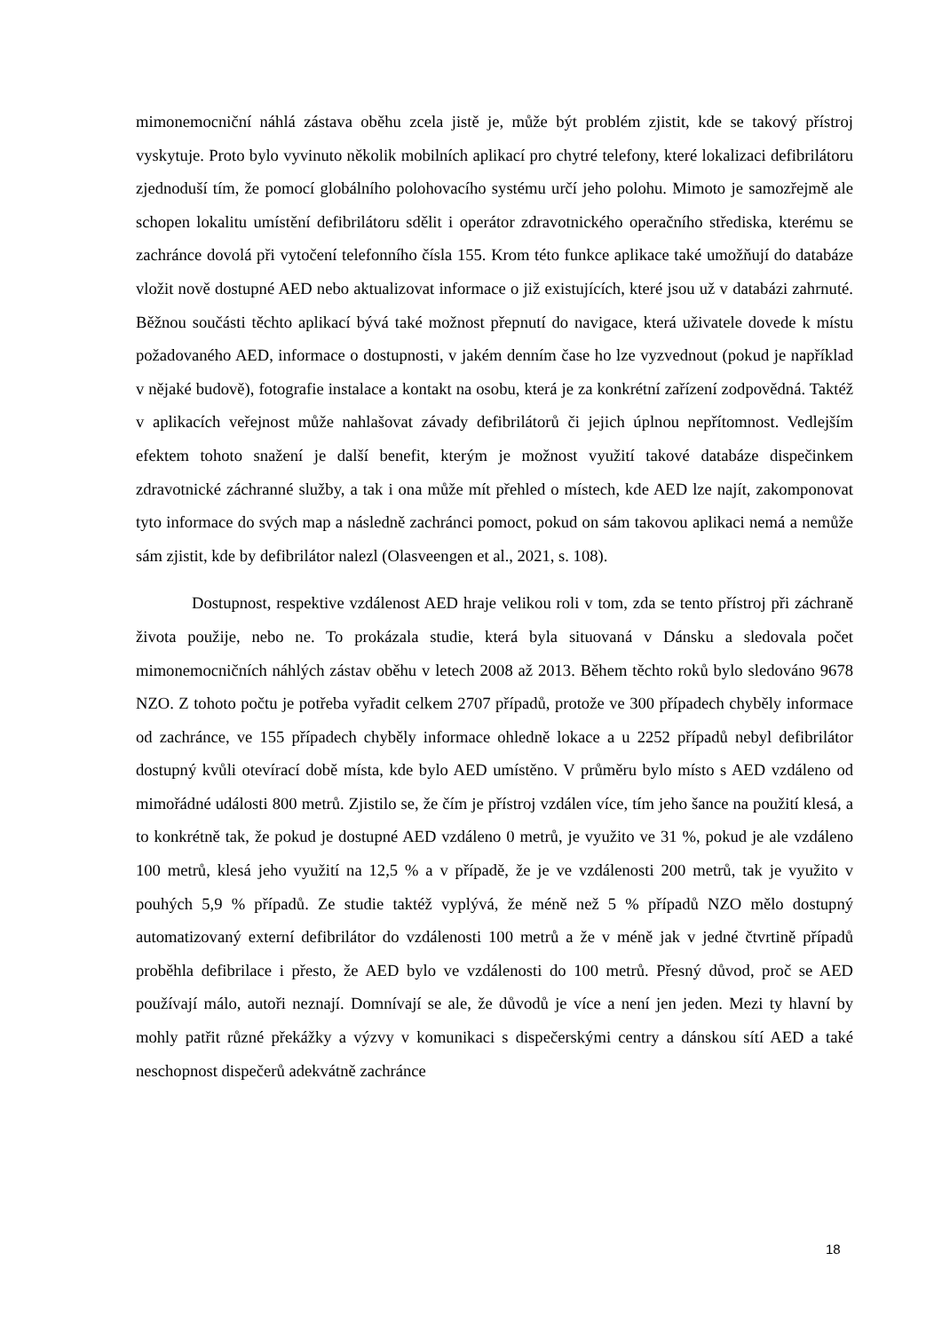mimonemocniční náhlá zástava oběhu zcela jistě je, může být problém zjistit, kde se takový přístroj vyskytuje. Proto bylo vyvinuto několik mobilních aplikací pro chytré telefony, které lokalizaci defibrilátoru zjednoduší tím, že pomocí globálního polohovacího systému určí jeho polohu. Mimoto je samozřejmě ale schopen lokalitu umístění defibrilátoru sdělit i operátor zdravotnického operačního střediska, kterému se zachránce dovolá při vytočení telefonního čísla 155. Krom této funkce aplikace také umožňují do databáze vložit nově dostupné AED nebo aktualizovat informace o již existujících, které jsou už v databázi zahrnuté. Běžnou součásti těchto aplikací bývá také možnost přepnutí do navigace, která uživatele dovede k místu požadovaného AED, informace o dostupnosti, v jakém denním čase ho lze vyzvednout (pokud je například v nějaké budově), fotografie instalace a kontakt na osobu, která je za konkrétní zařízení zodpovědná. Taktéž v aplikacích veřejnost může nahlašovat závady defibrilátorů či jejich úplnou nepřítomnost. Vedlejším efektem tohoto snažení je další benefit, kterým je možnost využití takové databáze dispečinkem zdravotnické záchranné služby, a tak i ona může mít přehled o místech, kde AED lze najít, zakomponovat tyto informace do svých map a následně zachránci pomoct, pokud on sám takovou aplikaci nemá a nemůže sám zjistit, kde by defibrilátor nalezl (Olasveengen et al., 2021, s. 108).
Dostupnost, respektive vzdálenost AED hraje velikou roli v tom, zda se tento přístroj při záchraně života použije, nebo ne. To prokázala studie, která byla situovaná v Dánsku a sledovala počet mimonemocničních náhlých zástav oběhu v letech 2008 až 2013. Během těchto roků bylo sledováno 9678 NZO. Z tohoto počtu je potřeba vyřadit celkem 2707 případů, protože ve 300 případech chyběly informace od zachránce, ve 155 případech chyběly informace ohledně lokace a u 2252 případů nebyl defibrilátor dostupný kvůli otevírací době místa, kde bylo AED umístěno. V průměru bylo místo s AED vzdáleno od mimořádné události 800 metrů. Zjistilo se, že čím je přístroj vzdálen více, tím jeho šance na použití klesá, a to konkrétně tak, že pokud je dostupné AED vzdáleno 0 metrů, je využito ve 31 %, pokud je ale vzdáleno 100 metrů, klesá jeho využití na 12,5 % a v případě, že je ve vzdálenosti 200 metrů, tak je využito v pouhých 5,9 % případů. Ze studie taktéž vyplývá, že méně než 5 % případů NZO mělo dostupný automatizovaný externí defibrilátor do vzdálenosti 100 metrů a že v méně jak v jedné čtvrtině případů proběhla defibrilace i přesto, že AED bylo ve vzdálenosti do 100 metrů. Přesný důvod, proč se AED používají málo, autoři neznají. Domnívají se ale, že důvodů je více a není jen jeden. Mezi ty hlavní by mohly patřit různé překážky a výzvy v komunikaci s dispečerskými centry a dánskou sítí AED a také neschopnost dispečerů adekvátně zachránce
18